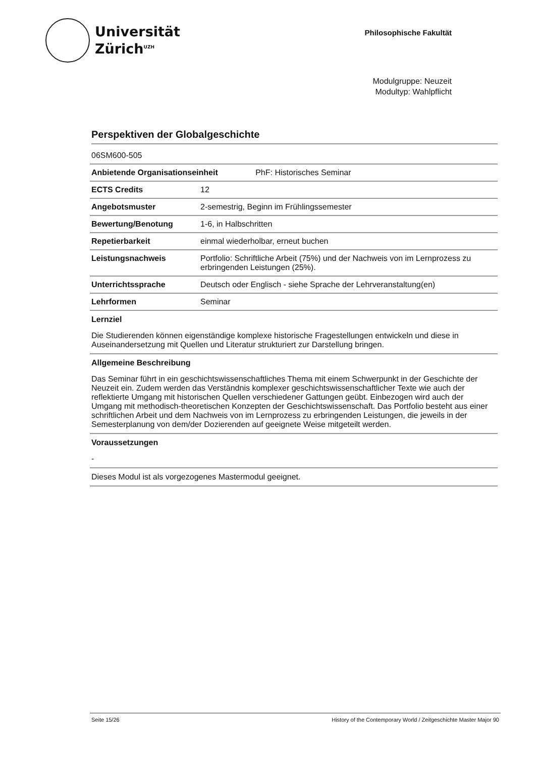Universität
Zürich<sup>UZH</sup>
Philosophische Fakultät
Modulgruppe: Neuzeit
Modultyp: Wahlpflicht
Perspektiven der Globalgeschichte
| 06SM600-505 | |
| Anbietende Organisationseinheit PhF: Historisches Seminar | |
| ECTS Credits | 12 |
| Angebotsmuster | 2-semestrig, Beginn im Frühlingssemester |
| Bewertung/Benotung | 1-6, in Halbschritten |
| Repetierbarkeit | einmal wiederholbar, erneut buchen |
| Leistungsnachweis | Portfolio: Schriftliche Arbeit (75%) und der Nachweis von im Lernprozess zu erbringenden Leistungen (25%). |
| Unterrichtssprache | Deutsch oder Englisch - siehe Sprache der Lehrveranstaltung(en) |
| Lehrformen | Seminar |
Lernziel
Die Studierenden können eigenständige komplexe historische Fragestellungen entwickeln und diese in Auseinandersetzung mit Quellen und Literatur strukturiert zur Darstellung bringen.
Allgemeine Beschreibung
Das Seminar führt in ein geschichtswissenschaftliches Thema mit einem Schwerpunkt in der Geschichte der Neuzeit ein. Zudem werden das Verständnis komplexer geschichtswissenschaftlicher Texte wie auch der reflektierte Umgang mit historischen Quellen verschiedener Gattungen geübt. Einbezogen wird auch der Umgang mit methodisch-theoretischen Konzepten der Geschichtswissenschaft. Das Portfolio besteht aus einer schriftlichen Arbeit und dem Nachweis von im Lernprozess zu erbringenden Leistungen, die jeweils in der Semesterplanung von dem/der Dozierenden auf geeignete Weise mitgeteilt werden.
Voraussetzungen
-
Dieses Modul ist als vorgezogenes Mastermodul geeignet.
Seite 15/26 History of the Contemporary World / Zeitgeschichte Master Major 90